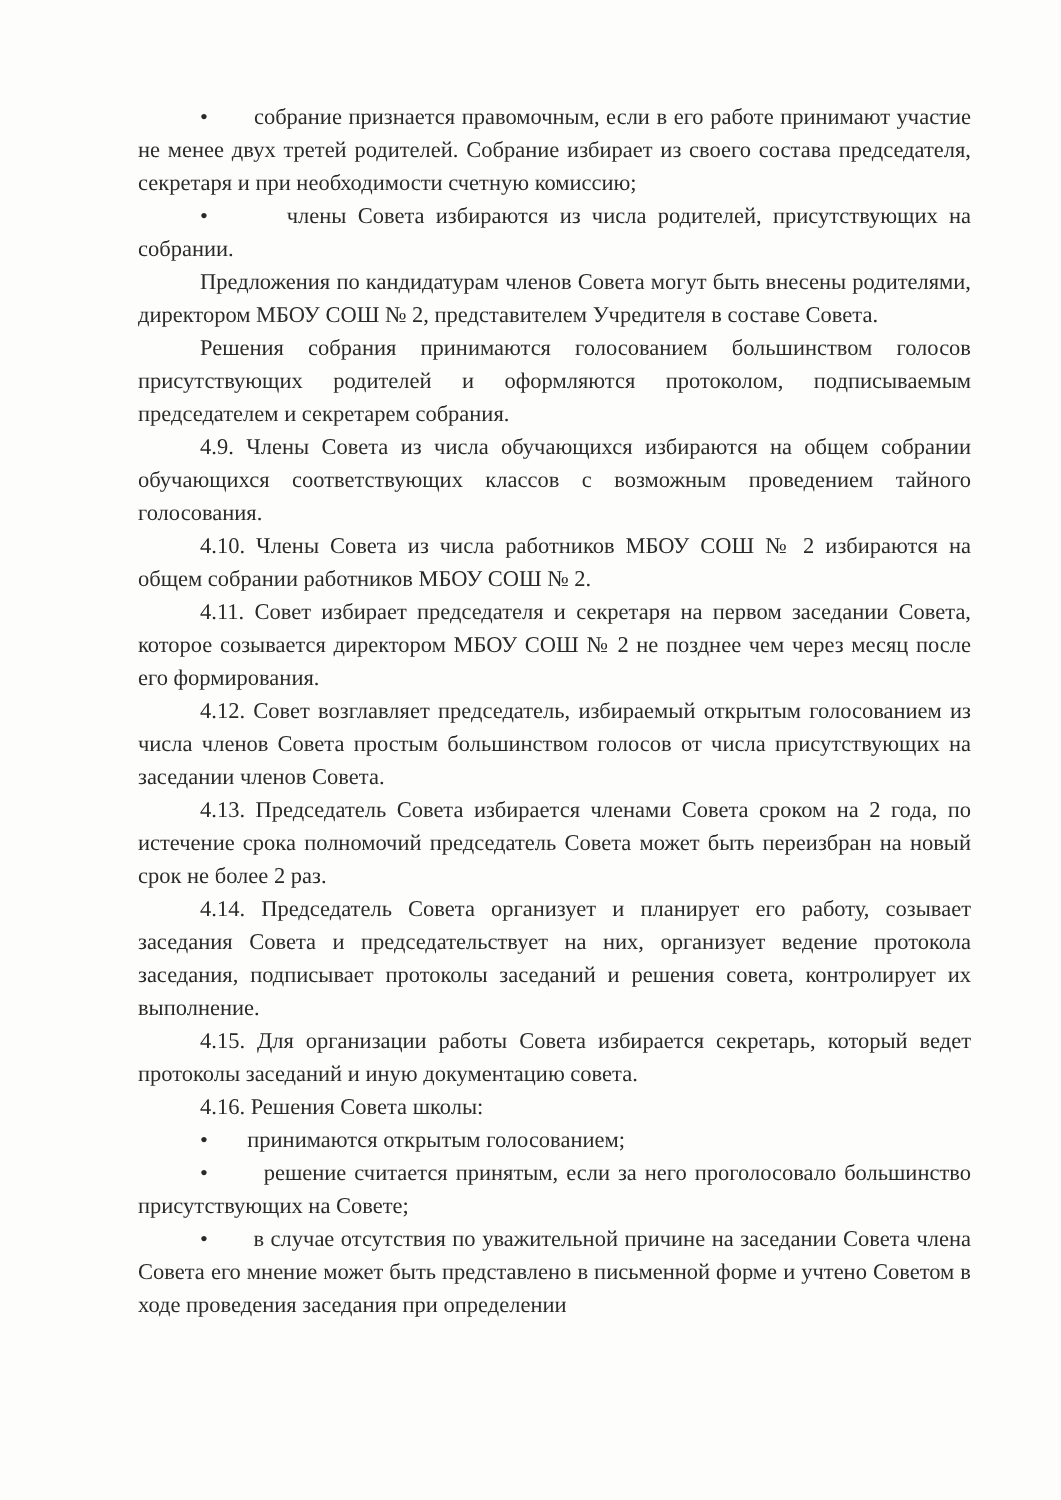• собрание признается правомочным, если в его работе принимают участие не менее двух третей родителей. Собрание избирает из своего состава председателя, секретаря и при необходимости счетную комиссию;
• члены Совета избираются из числа родителей, присутствующих на собрании.
Предложения по кандидатурам членов Совета могут быть внесены родителями, директором МБОУ СОШ № 2, представителем Учредителя в составе Совета.
Решения собрания принимаются голосованием большинством голосов присутствующих родителей и оформляются протоколом, подписываемым председателем и секретарем собрания.
4.9. Члены Совета из числа обучающихся избираются на общем собрании обучающихся соответствующих классов с возможным проведением тайного голосования.
4.10. Члены Совета из числа работников МБОУ СОШ № 2 избираются на общем собрании работников МБОУ СОШ № 2.
4.11. Совет избирает председателя и секретаря на первом заседании Совета, которое созывается директором МБОУ СОШ № 2 не позднее чем через месяц после его формирования.
4.12. Совет возглавляет председатель, избираемый открытым голосованием из числа членов Совета простым большинством голосов от числа присутствующих на заседании членов Совета.
4.13. Председатель Совета избирается членами Совета сроком на 2 года, по истечение срока полномочий председатель Совета может быть переизбран на новый срок не более 2 раз.
4.14. Председатель Совета организует и планирует его работу, созывает заседания Совета и председательствует на них, организует ведение протокола заседания, подписывает протоколы заседаний и решения совета, контролирует их выполнение.
4.15. Для организации работы Совета избирается секретарь, который ведет протоколы заседаний и иную документацию совета.
4.16. Решения Совета школы:
• принимаются открытым голосованием;
• решение считается принятым, если за него проголосовало большинство присутствующих на Совете;
• в случае отсутствия по уважительной причине на заседании Совета члена Совета его мнение может быть представлено в письменной форме и учтено Советом в ходе проведения заседания при определении